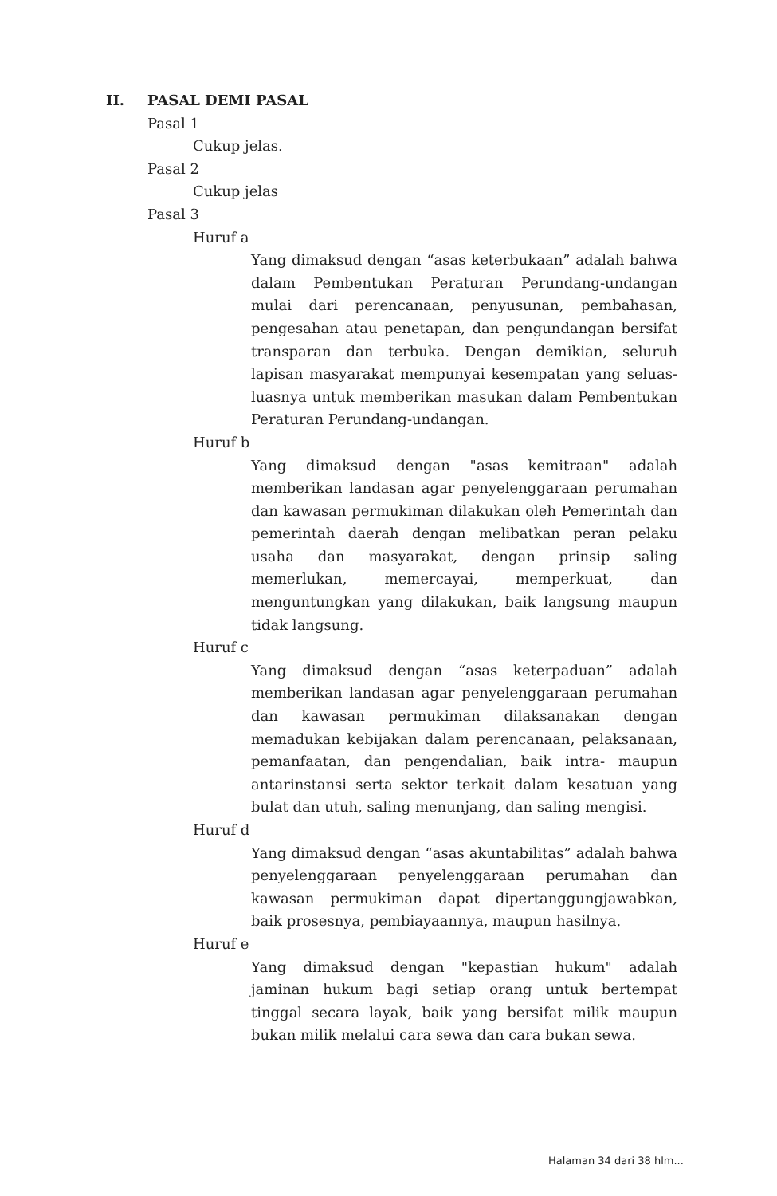II. PASAL DEMI PASAL
Pasal 1
Cukup jelas.
Pasal 2
Cukup jelas
Pasal 3
Huruf a
Yang dimaksud dengan “asas keterbukaan” adalah bahwa dalam Pembentukan Peraturan Perundang-undangan mulai dari perencanaan, penyusunan, pembahasan, pengesahan atau penetapan, dan pengundangan bersifat transparan dan terbuka. Dengan demikian, seluruh lapisan masyarakat mempunyai kesempatan yang seluas-luasnya untuk memberikan masukan dalam Pembentukan Peraturan Perundang-undangan.
Huruf b
Yang dimaksud dengan "asas kemitraan" adalah memberikan landasan agar penyelenggaraan perumahan dan kawasan permukiman dilakukan oleh Pemerintah dan pemerintah daerah dengan melibatkan peran pelaku usaha dan masyarakat, dengan prinsip saling memerlukan, memercayai, memperkuat, dan menguntungkan yang dilakukan, baik langsung maupun tidak langsung.
Huruf c
Yang dimaksud dengan “asas keterpaduan” adalah memberikan landasan agar penyelenggaraan perumahan dan kawasan permukiman dilaksanakan dengan memadukan kebijakan dalam perencanaan, pelaksanaan, pemanfaatan, dan pengendalian, baik intra- maupun antarinstansi serta sektor terkait dalam kesatuan yang bulat dan utuh, saling menunjang, dan saling mengisi.
Huruf d
Yang dimaksud dengan “asas akuntabilitas” adalah bahwa penyelenggaraan penyelenggaraan perumahan dan kawasan permukiman dapat dipertanggungjawabkan, baik prosesnya, pembiayaannya, maupun hasilnya.
Huruf e
Yang dimaksud dengan "kepastian hukum" adalah jaminan hukum bagi setiap orang untuk bertempat tinggal secara layak, baik yang bersifat milik maupun bukan milik melalui cara sewa dan cara bukan sewa.
Halaman 34 dari 38 hlm...